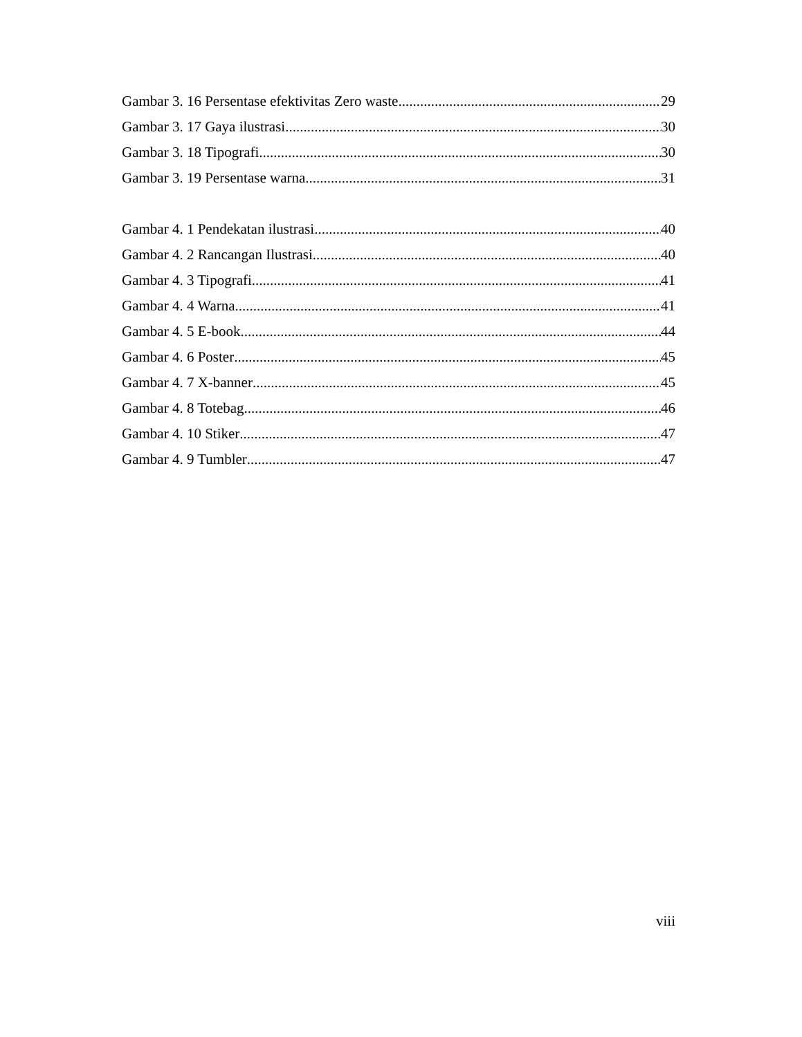Gambar 3. 16 Persentase efektivitas Zero waste 29
Gambar 3. 17 Gaya ilustrasi 30
Gambar 3. 18 Tipografi 30
Gambar 3. 19 Persentase warna 31
Gambar 4. 1 Pendekatan ilustrasi 40
Gambar 4. 2 Rancangan Ilustrasi 40
Gambar 4. 3 Tipografi 41
Gambar 4. 4 Warna 41
Gambar 4. 5 E-book 44
Gambar 4. 6 Poster 45
Gambar 4. 7 X-banner 45
Gambar 4. 8 Totebag 46
Gambar 4. 10 Stiker 47
Gambar 4. 9 Tumbler 47
viii